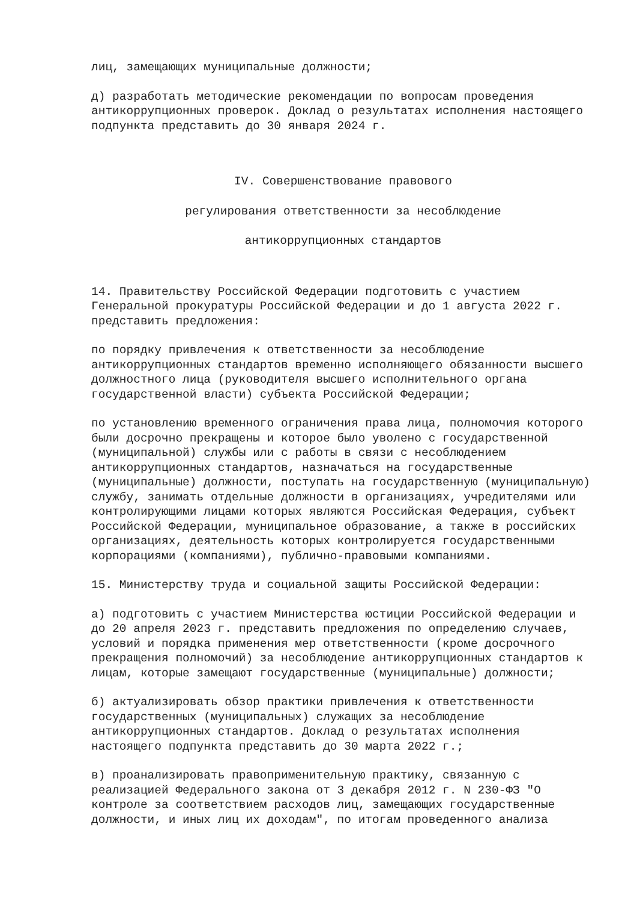лиц, замещающих муниципальные должности;
д) разработать методические рекомендации по вопросам проведения антикоррупционных проверок. Доклад о результатах исполнения настоящего подпункта представить до 30 января 2024 г.
IV. Совершенствование правового
регулирования ответственности за несоблюдение
антикоррупционных стандартов
14. Правительству Российской Федерации подготовить с участием Генеральной прокуратуры Российской Федерации и до 1 августа 2022 г. представить предложения:
по порядку привлечения к ответственности за несоблюдение антикоррупционных стандартов временно исполняющего обязанности высшего должностного лица (руководителя высшего исполнительного органа государственной власти) субъекта Российской Федерации;
по установлению временного ограничения права лица, полномочия которого были досрочно прекращены и которое было уволено с государственной (муниципальной) службы или с работы в связи с несоблюдением антикоррупционных стандартов, назначаться на государственные (муниципальные) должности, поступать на государственную (муниципальную) службу, занимать отдельные должности в организациях, учредителями или контролирующими лицами которых являются Российская Федерация, субъект Российской Федерации, муниципальное образование, а также в российских организациях, деятельность которых контролируется государственными корпорациями (компаниями), публично-правовыми компаниями.
15. Министерству труда и социальной защиты Российской Федерации:
а) подготовить с участием Министерства юстиции Российской Федерации и до 20 апреля 2023 г. представить предложения по определению случаев, условий и порядка применения мер ответственности (кроме досрочного прекращения полномочий) за несоблюдение антикоррупционных стандартов к лицам, которые замещают государственные (муниципальные) должности;
б) актуализировать обзор практики привлечения к ответственности государственных (муниципальных) служащих за несоблюдение антикоррупционных стандартов. Доклад о результатах исполнения настоящего подпункта представить до 30 марта 2022 г.;
в) проанализировать правоприменительную практику, связанную с реализацией Федерального закона от 3 декабря 2012 г. N 230-ФЗ "О контроле за соответствием расходов лиц, замещающих государственные должности, и иных лиц их доходам", по итогам проведенного анализа